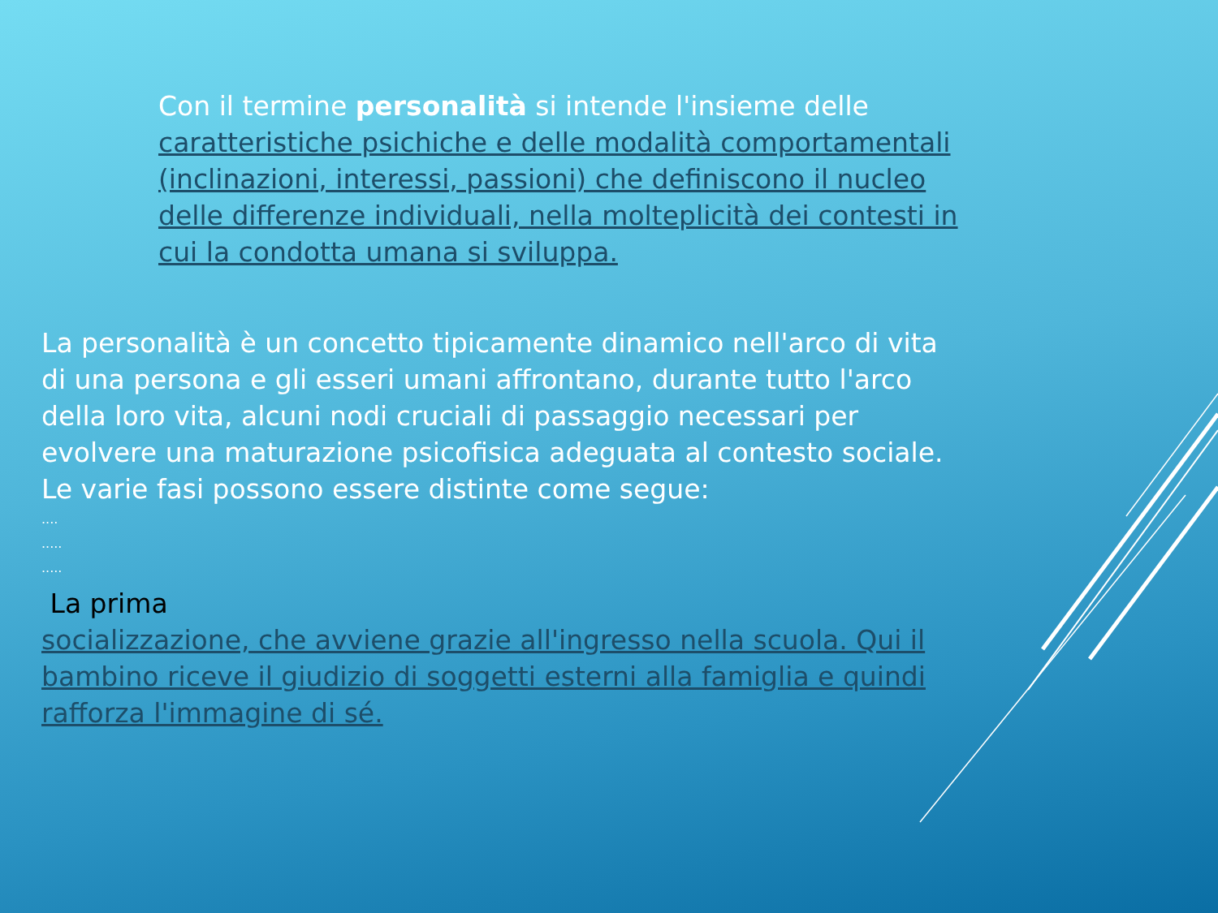Con il termine personalità si intende l'insieme delle caratteristiche psichiche e delle modalità comportamentali (inclinazioni, interessi, passioni) che definiscono il nucleo delle differenze individuali, nella molteplicità dei contesti in cui la condotta umana si sviluppa.
La personalità è un concetto tipicamente dinamico nell'arco di vita di una persona e gli esseri umani affrontano, durante tutto l'arco della loro vita, alcuni nodi cruciali di passaggio necessari per evolvere una maturazione psicofisica adeguata al contesto sociale. Le varie fasi possono essere distinte come segue:
....
.....
.....
La prima
socializzazione, che avviene grazie all'ingresso nella scuola. Qui il bambino riceve il giudizio di soggetti esterni alla famiglia e quindi rafforza l'immagine di sé.